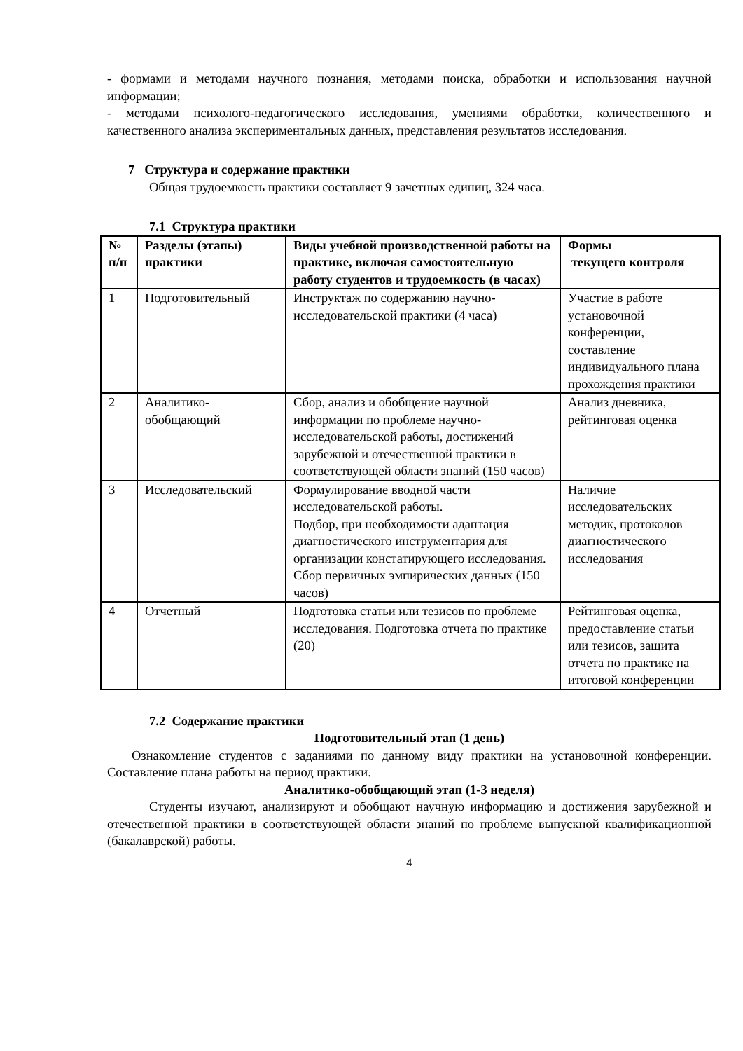- формами и методами научного познания, методами поиска, обработки и использования научной информации;
- методами психолого-педагогического исследования, умениями обработки, количественного и качественного анализа экспериментальных данных, представления результатов исследования.
7 Структура и содержание практики
Общая трудоемкость практики составляет 9 зачетных единиц, 324 часа.
7.1 Структура практики
| № п/п | Разделы (этапы) практики | Виды учебной производственной работы на практике, включая самостоятельную работу студентов и трудоемкость (в часах) | Формы текущего контроля |
| --- | --- | --- | --- |
| 1 | Подготовительный | Инструктаж по содержанию научно-исследовательской практики (4 часа) | Участие в работе установочной конференции, составление индивидуального плана прохождения практики |
| 2 | Аналитико-обобщающий | Сбор, анализ и обобщение научной информации по проблеме научно-исследовательской работы, достижений зарубежной и отечественной практики в соответствующей области знаний (150 часов) | Анализ дневника, рейтинговая оценка |
| 3 | Исследовательский | Формулирование вводной части исследовательской работы. Подбор, при необходимости адаптация диагностического инструментария для организации констатирующего исследования. Сбор первичных эмпирических данных (150 часов) | Наличие исследовательских методик, протоколов диагностического исследования |
| 4 | Отчетный | Подготовка статьи или тезисов по проблеме исследования. Подготовка отчета по практике (20) | Рейтинговая оценка, предоставление статьи или тезисов, защита отчета по практике на итоговой конференции |
7.2 Содержание практики
Подготовительный этап (1 день)
Ознакомление студентов с заданиями по данному виду практики на установочной конференции. Составление плана работы на период практики.
Аналитико-обобщающий этап (1-3 неделя)
Студенты изучают, анализируют и обобщают научную информацию и достижения зарубежной и отечественной практики в соответствующей области знаний по проблеме выпускной квалификационной (бакалаврской) работы.
4